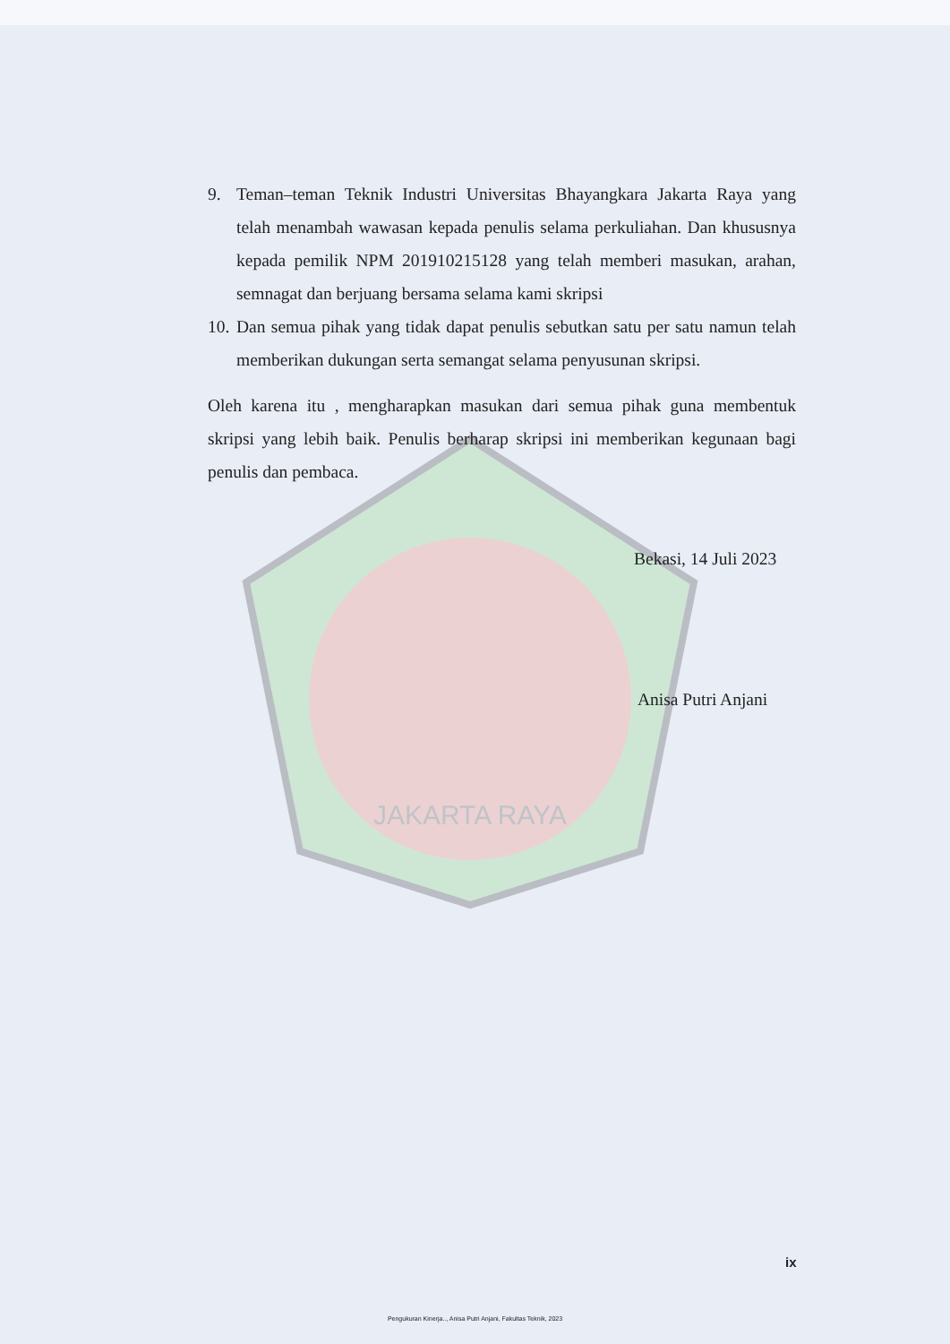JAKARTA RAYA
9. Teman–teman Teknik Industri Universitas Bhayangkara Jakarta Raya yang telah menambah wawasan kepada penulis selama perkuliahan. Dan khususnya kepada pemilik NPM 201910215128 yang telah memberi masukan, arahan, semnagat dan berjuang bersama selama kami skripsi
10. Dan semua pihak yang tidak dapat penulis sebutkan satu per satu namun telah memberikan dukungan serta semangat selama penyusunan skripsi.
Oleh karena itu , mengharapkan masukan dari semua pihak guna membentuk skripsi yang lebih baik. Penulis berharap skripsi ini memberikan kegunaan bagi penulis dan pembaca.
Bekasi, 14 Juli 2023
Anisa Putri Anjani
ix
Pengukuran Kinerja.., Anisa Putri Anjani, Fakultas Teknik, 2023